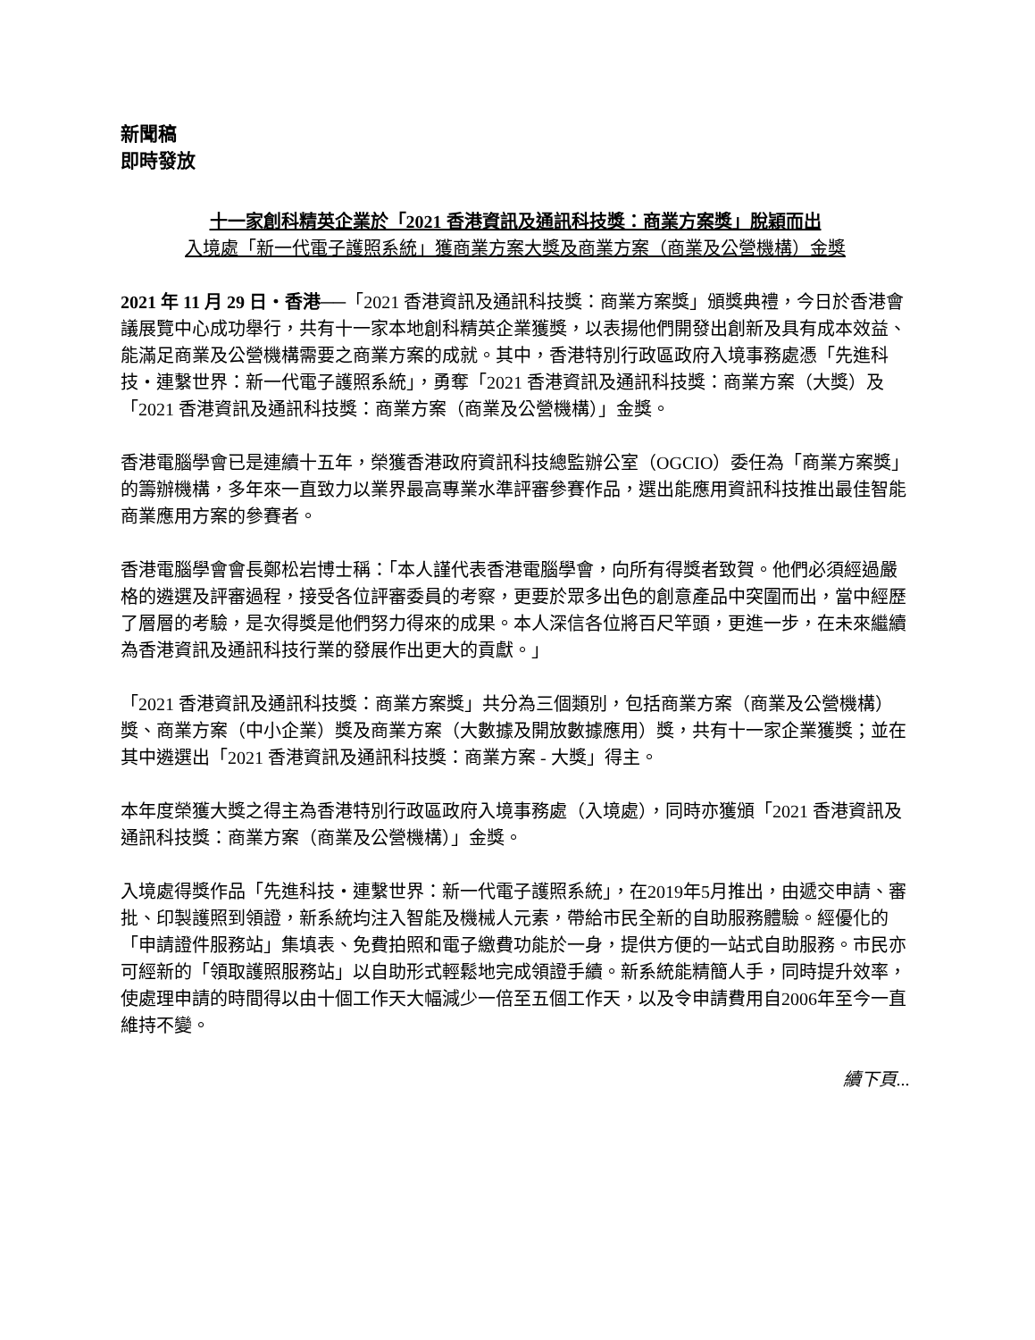新聞稿
即時發放
十一家創科精英企業於「2021 香港資訊及通訊科技獎：商業方案獎」脫穎而出
入境處「新一代電子護照系統」獲商業方案大獎及商業方案（商業及公營機構）金獎
2021 年 11 月 29 日・香港──「2021 香港資訊及通訊科技獎：商業方案獎」頒獎典禮，今日於香港會議展覽中心成功舉行，共有十一家本地創科精英企業獲獎，以表揚他們開發出創新及具有成本效益、能滿足商業及公營機構需要之商業方案的成就。其中，香港特別行政區政府入境事務處憑「先進科技・連繫世界：新一代電子護照系統」，勇奪「2021 香港資訊及通訊科技獎：商業方案（大獎）及「2021 香港資訊及通訊科技獎：商業方案（商業及公營機構）」金獎。
香港電腦學會已是連續十五年，榮獲香港政府資訊科技總監辦公室（OGCIO）委任為「商業方案獎」的籌辦機構，多年來一直致力以業界最高專業水準評審參賽作品，選出能應用資訊科技推出最佳智能商業應用方案的參賽者。
香港電腦學會會長鄭松岩博士稱：「本人謹代表香港電腦學會，向所有得獎者致賀。他們必須經過嚴格的遴選及評審過程，接受各位評審委員的考察，更要於眾多出色的創意產品中突圍而出，當中經歷了層層的考驗，是次得獎是他們努力得來的成果。本人深信各位將百尺竿頭，更進一步，在未來繼續為香港資訊及通訊科技行業的發展作出更大的貢獻。」
「2021 香港資訊及通訊科技獎：商業方案獎」共分為三個類別，包括商業方案（商業及公營機構）獎、商業方案（中小企業）獎及商業方案（大數據及開放數據應用）獎，共有十一家企業獲獎；並在其中遴選出「2021 香港資訊及通訊科技獎：商業方案 - 大獎」得主。
本年度榮獲大獎之得主為香港特別行政區政府入境事務處（入境處），同時亦獲頒「2021 香港資訊及通訊科技獎：商業方案（商業及公營機構）」金獎。
入境處得獎作品「先進科技・連繫世界：新一代電子護照系統」，在2019年5月推出，由遞交申請、審批、印製護照到領證，新系統均注入智能及機械人元素，帶給市民全新的自助服務體驗。經優化的「申請證件服務站」集填表、免費拍照和電子繳費功能於一身，提供方便的一站式自助服務。市民亦可經新的「領取護照服務站」以自助形式輕鬆地完成領證手續。新系統能精簡人手，同時提升效率，使處理申請的時間得以由十個工作天大幅減少一倍至五個工作天，以及令申請費用自2006年至今一直維持不變。
續下頁...